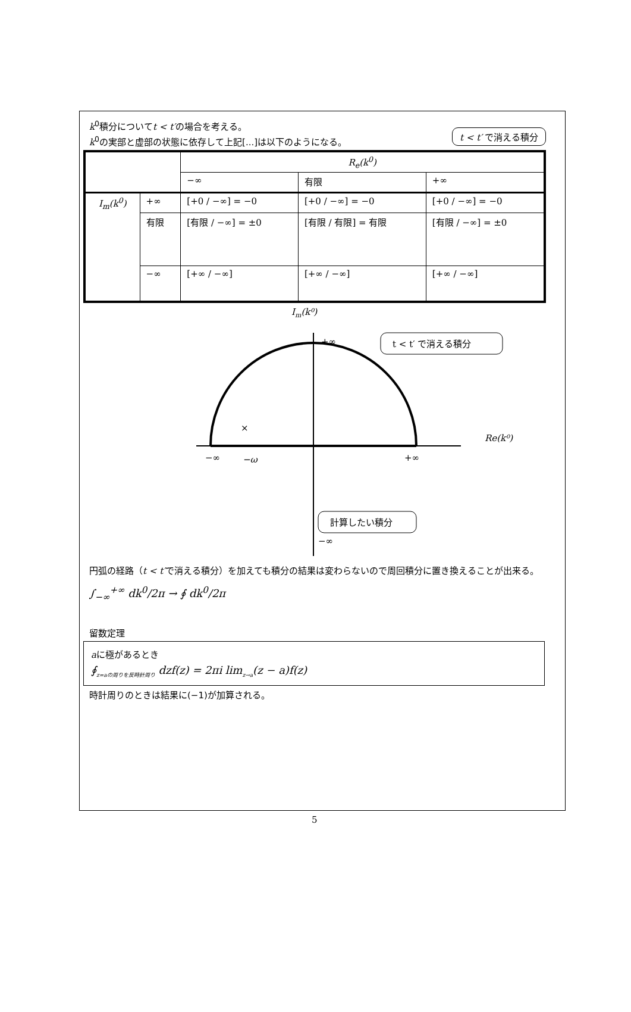t < t′ で消える積分
k<sup>0</sup>積分についてt < t′の場合を考える。
k<sup>0</sup>の実部と虚部の状態に依存して上記[...]は以下のようになる。
| | | R<sub>e</sub>(k<sup>0</sup>) | | |
| | | −∞ | 有限 | +∞ |
| I<sub>m</sub>(k<sup>0</sup>) | +∞ | [+0 / −∞] = −0 | [+0 / −∞] = −0 | [+0 / −∞] = −0 |
| | 有限 | [有限 / −∞] = ±0 | [有限 / 有限] = 有限 | [有限 / −∞] = ±0 |
| | −∞ | [+∞ / −∞] | [+∞ / −∞] | [+∞ / −∞] |
Im(k⁰)
+∞
−∞
−ω
+∞
×
Re(k⁰)
−∞
t < t′ で消える積分
計算したい積分
円弧の経路（t < t′で消える積分）を加えても積分の結果は変わらないので周回積分に置き換えることが出来る。
∫<sub>−∞</sub><sup>+∞</sup> dk<sup>0</sup>/2π → ∮ dk<sup>0</sup>/2π
留数定理
aに極があるとき
∮<sub>z=aの周りを反時計周り</sub> dzf(z) = 2πi lim<sub>z→a</sub>(z − a)f(z)
時計周りのときは結果に(−1)が加算される。
5